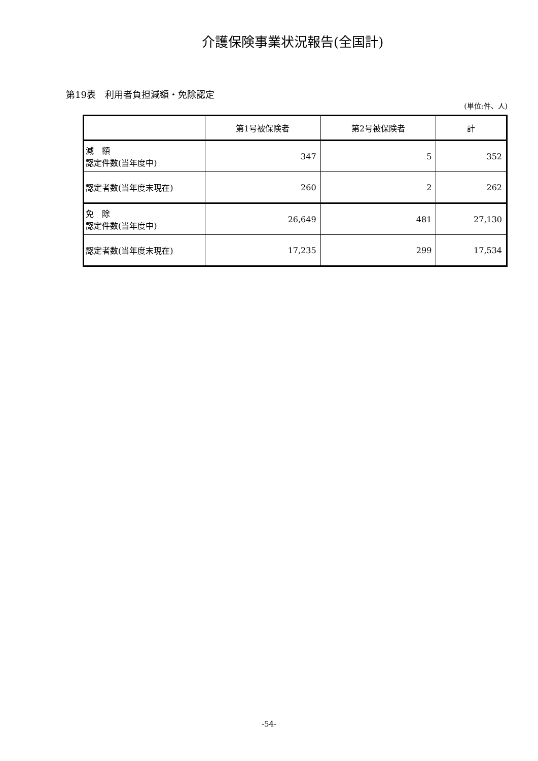介護保険事業状況報告(全国計)
第19表　利用者負担減額・免除認定
(単位:件、人)
| | 第1号被保険者 | 第2号被保険者 | 計 |
| --- | --- | --- | --- |
| 減 額 認定件数(当年度中) | 347 | 5 | 352 |
| 認定者数(当年度末現在) | 260 | 2 | 262 |
| 免 除 認定件数(当年度中) | 26,649 | 481 | 27,130 |
| 認定者数(当年度末現在) | 17,235 | 299 | 17,534 |
-54-